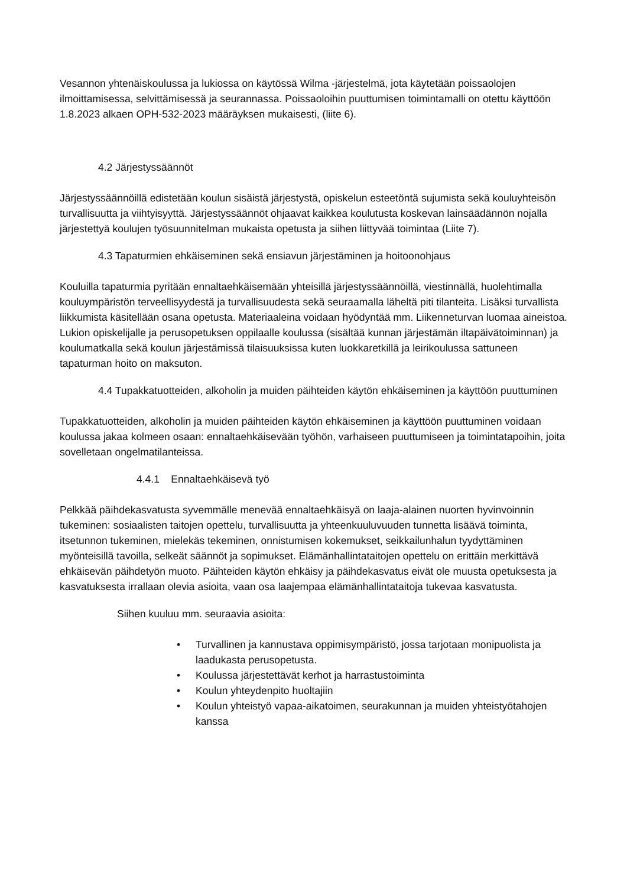Vesannon yhtenäiskoulussa ja lukiossa on käytössä Wilma -järjestelmä, jota käytetään poissaolojen ilmoittamisessa, selvittämisessä ja seurannassa. Poissaoloihin puuttumisen toimintamalli on otettu käyttöön 1.8.2023 alkaen OPH-532-2023 määräyksen mukaisesti, (liite 6).
4.2 Järjestyssäännöt
Järjestyssäännöillä edistetään koulun sisäistä järjestystä, opiskelun esteetöntä sujumista sekä kouluyhteisön turvallisuutta ja viihtyisyyttä. Järjestyssäännöt ohjaavat kaikkea koulutusta koskevan lainsäädännön nojalla järjestettyä koulujen työsuunnitelman mukaista opetusta ja siihen liittyvää toimintaa (Liite 7).
4.3 Tapaturmien ehkäiseminen sekä ensiavun järjestäminen ja hoitoonohjaus
Kouluilla tapaturmia pyritään ennaltaehkäisemään yhteisillä järjestyssäännöillä, viestinnällä, huolehtimalla kouluympäristön terveellisyydestä ja turvallisuudesta sekä seuraamalla läheltä piti tilanteita. Lisäksi turvallista liikkumista käsitellään osana opetusta. Materiaaleina voidaan hyödyntää mm. Liikenneturvan luomaa aineistoa. Lukion opiskelijalle ja perusopetuksen oppilaalle koulussa (sisältää kunnan järjestämän iltapäivätoiminnan) ja koulumatkalla sekä koulun järjestämissä tilaisuuksissa kuten luokkaretkillä ja leirikoulussa sattuneen tapaturman hoito on maksuton.
4.4 Tupakkatuotteiden, alkoholin ja muiden päihteiden käytön ehkäiseminen ja käyttöön puuttuminen
Tupakkatuotteiden, alkoholin ja muiden päihteiden käytön ehkäiseminen ja käyttöön puuttuminen voidaan koulussa jakaa kolmeen osaan: ennaltaehkäisevään työhön, varhaiseen puuttumiseen ja toimintatapoihin, joita sovelletaan ongelmatilanteissa.
4.4.1 Ennaltaehkäisevä työ
Pelkkää päihdekasvatusta syvemmälle menevää ennaltaehkäisyä on laaja-alainen nuorten hyvinvoinnin tukeminen: sosiaalisten taitojen opettelu, turvallisuutta ja yhteenkuuluvuuden tunnetta lisäävä toiminta, itsetunnon tukeminen, mielekäs tekeminen, onnistumisen kokemukset, seikkailunhalun tyydyttäminen myönteisillä tavoilla, selkeät säännöt ja sopimukset. Elämänhallintataitojen opettelu on erittäin merkittävä ehkäisevän päihdetyön muoto. Päihteiden käytön ehkäisy ja päihdekasvatus eivät ole muusta opetuksesta ja kasvatuksesta irrallaan olevia asioita, vaan osa laajempaa elämänhallintataitoja tukevaa kasvatusta.
Siihen kuuluu mm. seuraavia asioita:
• Turvallinen ja kannustava oppimisympäristö, jossa tarjotaan monipuolista ja laadukasta perusopetusta.
• Koulussa järjestettävät kerhot ja harrastustoiminta
• Koulun yhteydenpito huoltajiin
• Koulun yhteistyö vapaa-aikatoimen, seurakunnan ja muiden yhteistyötahojen kanssa